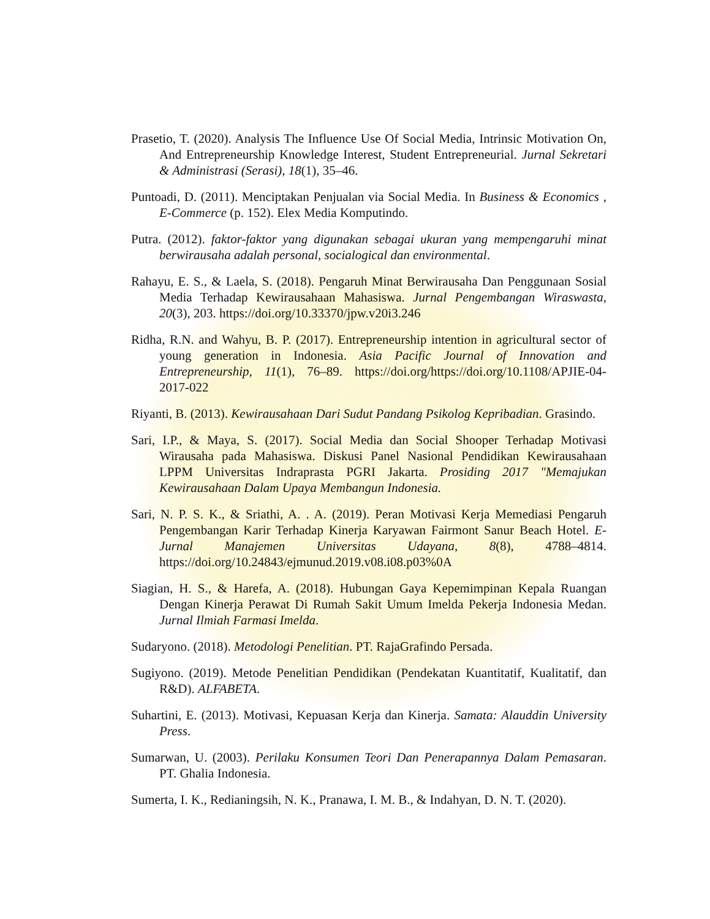Prasetio, T. (2020). Analysis The Influence Use Of Social Media, Intrinsic Motivation On, And Entrepreneurship Knowledge Interest, Student Entrepreneurial. Jurnal Sekretari & Administrasi (Serasi), 18(1), 35–46.
Puntoadi, D. (2011). Menciptakan Penjualan via Social Media. In Business & Economics , E-Commerce (p. 152). Elex Media Komputindo.
Putra. (2012). faktor-faktor yang digunakan sebagai ukuran yang mempengaruhi minat berwirausaha adalah personal, socialogical dan environmental.
Rahayu, E. S., & Laela, S. (2018). Pengaruh Minat Berwirausaha Dan Penggunaan Sosial Media Terhadap Kewirausahaan Mahasiswa. Jurnal Pengembangan Wiraswasta, 20(3), 203. https://doi.org/10.33370/jpw.v20i3.246
Ridha, R.N. and Wahyu, B. P. (2017). Entrepreneurship intention in agricultural sector of young generation in Indonesia. Asia Pacific Journal of Innovation and Entrepreneurship, 11(1), 76–89. https://doi.org/https://doi.org/10.1108/APJIE-04-2017-022
Riyanti, B. (2013). Kewirausahaan Dari Sudut Pandang Psikolog Kepribadian. Grasindo.
Sari, I.P., & Maya, S. (2017). Social Media dan Social Shooper Terhadap Motivasi Wirausaha pada Mahasiswa. Diskusi Panel Nasional Pendidikan Kewirausahaan LPPM Universitas Indraprasta PGRI Jakarta. Prosiding 2017 "Memajukan Kewirausahaan Dalam Upaya Membangun Indonesia.
Sari, N. P. S. K., & Sriathi, A. . A. (2019). Peran Motivasi Kerja Memediasi Pengaruh Pengembangan Karir Terhadap Kinerja Karyawan Fairmont Sanur Beach Hotel. E-Jurnal Manajemen Universitas Udayana, 8(8), 4788–4814. https://doi.org/10.24843/ejmunud.2019.v08.i08.p03%0A
Siagian, H. S., & Harefa, A. (2018). Hubungan Gaya Kepemimpinan Kepala Ruangan Dengan Kinerja Perawat Di Rumah Sakit Umum Imelda Pekerja Indonesia Medan. Jurnal Ilmiah Farmasi Imelda.
Sudaryono. (2018). Metodologi Penelitian. PT. RajaGrafindo Persada.
Sugiyono. (2019). Metode Penelitian Pendidikan (Pendekatan Kuantitatif, Kualitatif, dan R&D). ALFABETA.
Suhartini, E. (2013). Motivasi, Kepuasan Kerja dan Kinerja. Samata: Alauddin University Press.
Sumarwan, U. (2003). Perilaku Konsumen Teori Dan Penerapannya Dalam Pemasaran. PT. Ghalia Indonesia.
Sumerta, I. K., Redianingsih, N. K., Pranawa, I. M. B., & Indahyan, D. N. T. (2020).